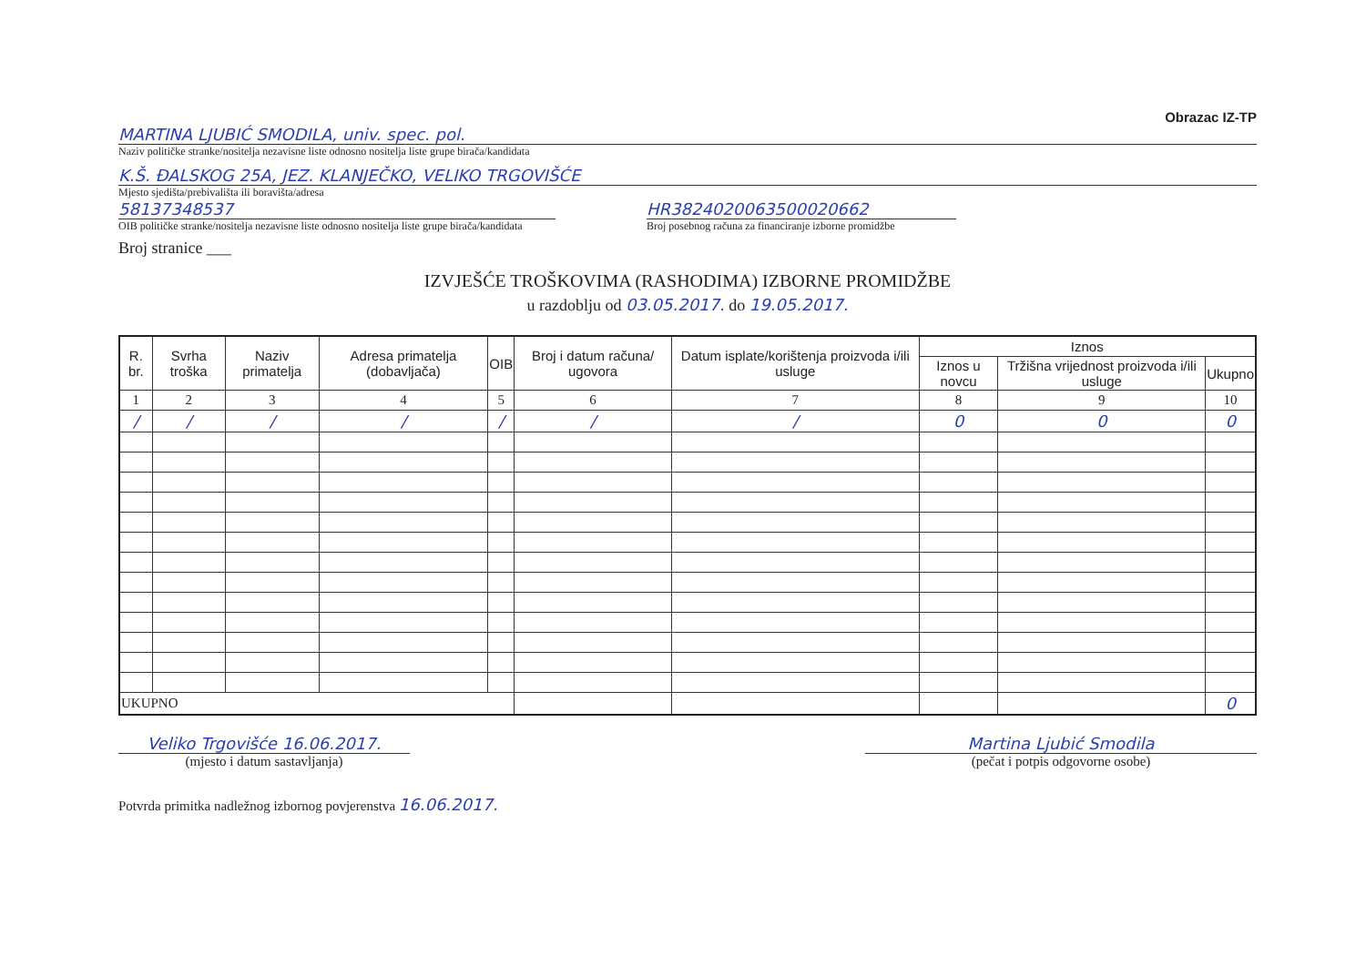Obrazac IZ-TP
MARTINA LJUBIĆ SMODILA, univ. spec. pol.
Naziv političke stranke/nositelja nezavisne liste odnosno nositelja liste grupe birača/kandidata
K.Š. ĐALSKOG 25A, JEZ. KLANJEČKO, VELIKO TRGOVIŠĆE
Mjesto sjedišta/prebivališta ili boravišta/adresa
58137348537
OIB političke stranke/nositelja nezavisne liste odnosno nositelja liste grupe birača/kandidata
HR3824020063500020662
Broj posebnog računa za financiranje izborne promidžbe
Broj stranice ___
IZVJEŠĆE TROŠKOVIMA (RASHODIMA) IZBORNE PROMIDŽBE
u razdoblju od 03.05.2017. do 19.05.2017.
| R. br. | Svrha troška | Naziv primatelja | Adresa primatelja (dobavljača) | OIB | Broj i datum računa/ ugovora | Datum isplate/korištenja proizvoda i/ili usluge | Iznos | | |
| --- | --- | --- | --- | --- | --- | --- | --- | --- | --- |
| | | | | | | | Iznos u novcu | Tržišna vrijednost proizvoda i/ili usluge | Ukupno |
| 1 | 2 | 3 | 4 | 5 | 6 | 7 | 8 | 9 | 10 |
| / | / | / | / | / | / | / | 0 | 0 | 0 |
| UKUPNO | | | | | | | | | 0 |
Veliko Trgovišće 16.06.2017.
(mjesto i datum sastavljanja)
Martina Ljubić Smodila
(pečat i potpis odgovorne osobe)
Potvrda primitka nadležnog izbornog povjerenstva 16.06.2017.